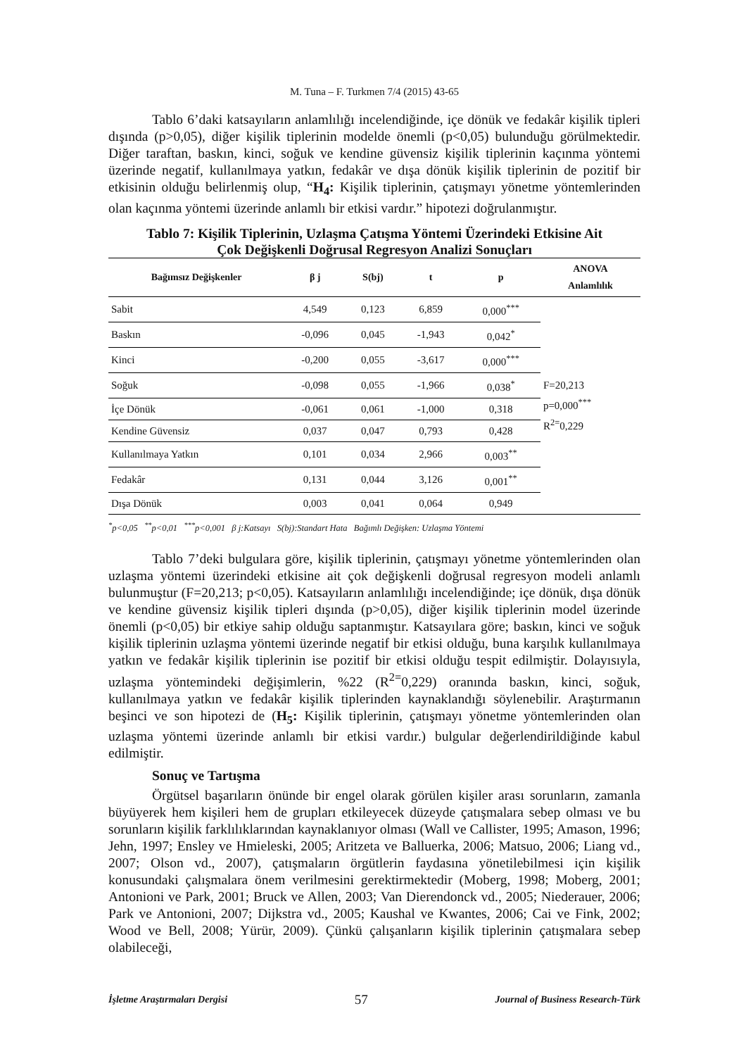M. Tuna – F. Turkmen 7/4 (2015) 43-65
Tablo 6’daki katsayıların anlamlılığı incelendiğinde, içe dönük ve fedakâr kişilik tipleri dışında (p>0,05), diğer kişilik tiplerinin modelde önemli (p<0,05) bulunduğu görülmektedir. Diğer taraftan, baskın, kinci, soğuk ve kendine güvensiz kişilik tiplerinin kaçınma yöntemi üzerinde negatif, kullanılmaya yatkın, fedakâr ve dışa dönük kişilik tiplerinin de pozitif bir etkisinin olduğu belirlenmiş olup, “H<sub>4</sub>: Kişilik tiplerinin, çatışmayı yönetme yöntemlerinden olan kaçınma yöntemi üzerinde anlamlı bir etkisi vardır.” hipotezi doğrulanmıştır.
Tablo 7: Kişilik Tiplerinin, Uzlaşma Çatışma Yöntemi Üzerindeki Etkisine Ait
Çok Değişkenli Doğrusal Regresyon Analizi Sonuçları
| Bağımsız Değişkenler | β j | S(bj) | t | p | ANOVA Anlamlılık |
| --- | --- | --- | --- | --- | --- |
| Sabit | 4,549 | 0,123 | 6,859 | 0,000<sup>***</sup> | F=20,213 p=0,000<sup>***</sup> R<sup>2=</sup>0,229 |
| Baskın | -0,096 | 0,045 | -1,943 | 0,042<sup>*</sup> | |
| Kinci | -0,200 | 0,055 | -3,617 | 0,000<sup>***</sup> | |
| Soğuk | -0,098 | 0,055 | -1,966 | 0,038<sup>*</sup> | |
| İçe Dönük | -0,061 | 0,061 | -1,000 | 0,318 | |
| Kendine Güvensiz | 0,037 | 0,047 | 0,793 | 0,428 | |
| Kullanılmaya Yatkın | 0,101 | 0,034 | 2,966 | 0,003<sup>**</sup> | |
| Fedakâr | 0,131 | 0,044 | 3,126 | 0,001<sup>**</sup> | |
| Dışa Dönük | 0,003 | 0,041 | 0,064 | 0,949 | |
<sup>*</sup> p<0,05 <sup>**</sup>p<0,01 <sup>***</sup>p<0,001 β j:Katsayı S(bj):Standart Hata Bağımlı Değişken: Uzlaşma Yöntemi
Tablo 7’deki bulgulara göre, kişilik tiplerinin, çatışmayı yönetme yöntemlerinden olan uzlaşma yöntemi üzerindeki etkisine ait çok değişkenli doğrusal regresyon modeli anlamlı bulunmuştur (F=20,213; p<0,05). Katsayıların anlamlılığı incelendiğinde; içe dönük, dışa dönük ve kendine güvensiz kişilik tipleri dışında (p>0,05), diğer kişilik tiplerinin model üzerinde önemli (p<0,05) bir etkiye sahip olduğu saptanmıştır. Katsayılara göre; baskın, kinci ve soğuk kişilik tiplerinin uzlaşma yöntemi üzerinde negatif bir etkisi olduğu, buna karşılık kullanılmaya yatkın ve fedakâr kişilik tiplerinin ise pozitif bir etkisi olduğu tespit edilmiştir. Dolayısıyla, uzlaşma yöntemindeki değişimlerin, %22 (R<sup>2=</sup>0,229) oranında baskın, kinci, soğuk, kullanılmaya yatkın ve fedakâr kişilik tiplerinden kaynaklandığı söylenebilir. Araştırmanın beşinci ve son hipotezi de (H<sub>5</sub>: Kişilik tiplerinin, çatışmayı yönetme yöntemlerinden olan uzlaşma yöntemi üzerinde anlamlı bir etkisi vardır.) bulgular değerlendirildiğinde kabul edilmiştir.
Sonuç ve Tartışma
Örgütsel başarıların önünde bir engel olarak görülen kişiler arası sorunların, zamanla büyüyerek hem kişileri hem de grupları etkileyecek düzeyde çatışmalara sebep olması ve bu sorunların kişilik farklılıklarından kaynaklanıyor olması (Wall ve Callister, 1995; Amason, 1996; Jehn, 1997; Ensley ve Hmieleski, 2005; Aritzeta ve Balluerka, 2006; Matsuo, 2006; Liang vd., 2007; Olson vd., 2007), çatışmaların örgütlerin faydasına yönetilebilmesi için kişilik konusundaki çalışmalara önem verilmesini gerektirmektedir (Moberg, 1998; Moberg, 2001; Antonioni ve Park, 2001; Bruck ve Allen, 2003; Van Dierendonck vd., 2005; Niederauer, 2006; Park ve Antonioni, 2007; Dijkstra vd., 2005; Kaushal ve Kwantes, 2006; Cai ve Fink, 2002; Wood ve Bell, 2008; Yürür, 2009). Çünkü çalışanların kişilik tiplerinin çatışmalara sebep olabileceği,
İşletme Araştırmaları Dergisi 57 Journal of Business Research-Türk